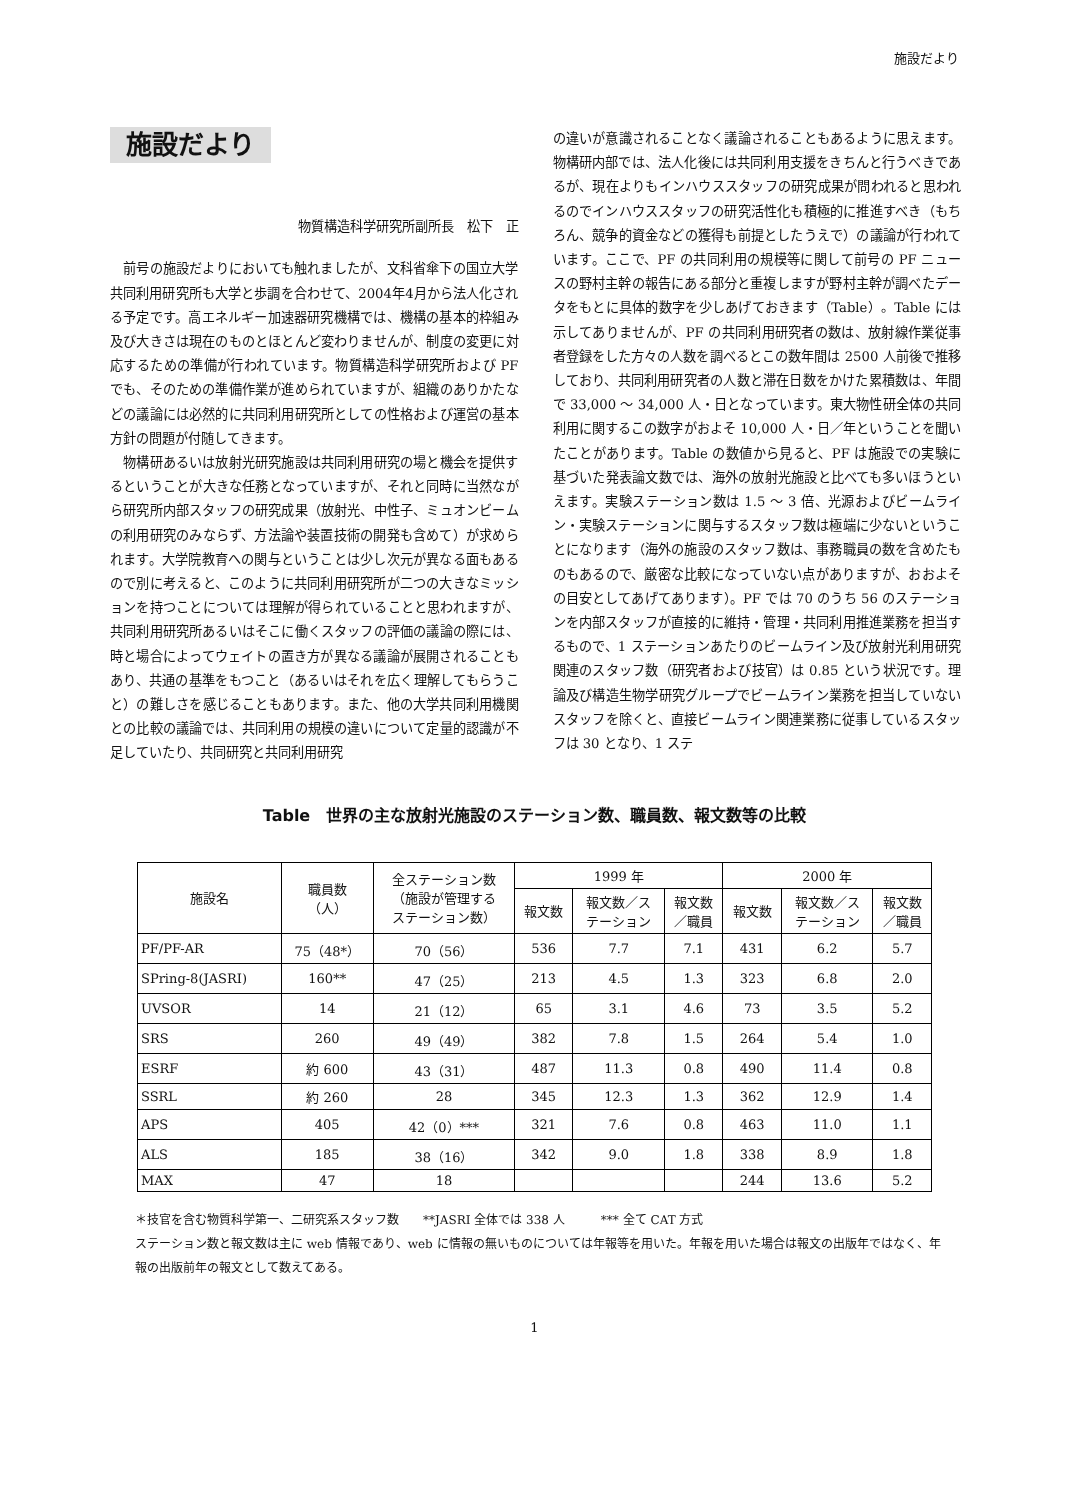施設だより
施設だより
物質構造科学研究所副所長　松下　正
前号の施設だよりにおいても触れましたが、文科省傘下の国立大学共同利用研究所も大学と歩調を合わせて、2004年4月から法人化される予定です。高エネルギー加速器研究機構では、機構の基本的枠組み及び大きさは現在のものとほとんど変わりませんが、制度の変更に対応するための準備が行われています。物質構造科学研究所および PF でも、そのための準備作業が進められていますが、組織のありかたなどの議論には必然的に共同利用研究所としての性格および運営の基本方針の問題が付随してきます。
物構研あるいは放射光研究施設は共同利用研究の場と機会を提供するということが大きな任務となっていますが、それと同時に当然ながら研究所内部スタッフの研究成果（放射光、中性子、ミュオンビームの利用研究のみならず、方法論や装置技術の開発も含めて）が求められます。大学院教育への関与ということは少し次元が異なる面もあるので別に考えると、このように共同利用研究所が二つの大きなミッションを持つことについては理解が得られていることと思われますが、共同利用研究所あるいはそこに働くスタッフの評価の議論の際には、時と場合によってウェイトの置き方が異なる議論が展開されることもあり、共通の基準をもつこと（あるいはそれを広く理解してもらうこと）の難しさを感じることもあります。また、他の大学共同利用機関との比較の議論では、共同利用の規模の違いについて定量的認識が不足していたり、共同研究と共同利用研究
の違いが意識されることなく議論されることもあるように思えます。物構研内部では、法人化後には共同利用支援をきちんと行うべきであるが、現在よりもインハウススタッフの研究成果が問われると思われるのでインハウススタッフの研究活性化も積極的に推進すべき（もちろん、競争的資金などの獲得も前提としたうえで）の議論が行われています。ここで、PF の共同利用の規模等に関して前号の PF ニュースの野村主幹の報告にある部分と重複しますが野村主幹が調べたデータをもとに具体的数字を少しあげておきます（Table）。Table には示してありませんが、PF の共同利用研究者の数は、放射線作業従事者登録をした方々の人数を調べるとこの数年間は 2500 人前後で推移しており、共同利用研究者の人数と滞在日数をかけた累積数は、年間で 33,000 〜 34,000 人・日となっています。東大物性研全体の共同利用に関するこの数字がおよそ 10,000 人・日／年ということを聞いたことがあります。Table の数値から見ると、PF は施設での実験に基づいた発表論文数では、海外の放射光施設と比べても多いほうといえます。実験ステーション数は 1.5 〜 3 倍、光源およびビームライン・実験ステーションに関与するスタッフ数は極端に少ないということになります（海外の施設のスタッフ数は、事務職員の数を含めたものもあるので、厳密な比較になっていない点がありますが、おおよその目安としてあげてあります）。PF では 70 のうち 56 のステーションを内部スタッフが直接的に維持・管理・共同利用推進業務を担当するもので、1 ステーションあたりのビームライン及び放射光利用研究関連のスタッフ数（研究者および技官）は 0.85 という状況です。理論及び構造生物学研究グループでビームライン業務を担当していないスタッフを除くと、直接ビームライン関連業務に従事しているスタッフは 30 となり、1 ステ
Table　世界の主な放射光施設のステーション数、職員数、報文数等の比較
| 施設名 | 職員数 （人） | 全ステーション数 （施設が管理する ステーション数） | 1999 年 | | | 2000 年 | | |
| --- | --- | --- | --- | --- | --- | --- | --- | --- |
| | | | 報文数 | 報文数／ス テーション | 報文数 ／職員 | 報文数 | 報文数／ス テーション | 報文数 ／職員 |
| PF/PF-AR | 75（48*） | 70（56） | 536 | 7.7 | 7.1 | 431 | 6.2 | 5.7 |
| SPring-8(JASRI) | 160** | 47（25） | 213 | 4.5 | 1.3 | 323 | 6.8 | 2.0 |
| UVSOR | 14 | 21（12） | 65 | 3.1 | 4.6 | 73 | 3.5 | 5.2 |
| SRS | 260 | 49（49） | 382 | 7.8 | 1.5 | 264 | 5.4 | 1.0 |
| ESRF | 約 600 | 43（31） | 487 | 11.3 | 0.8 | 490 | 11.4 | 0.8 |
| SSRL | 約 260 | 28 | 345 | 12.3 | 1.3 | 362 | 12.9 | 1.4 |
| APS | 405 | 42（0）*** | 321 | 7.6 | 0.8 | 463 | 11.0 | 1.1 |
| ALS | 185 | 38（16） | 342 | 9.0 | 1.8 | 338 | 8.9 | 1.8 |
| MAX | 47 | 18 | | | | 244 | 13.6 | 5.2 |
＊技官を含む物質科学第一、二研究系スタッフ数　　**JASRI 全体では 338 人　　　*** 全て CAT 方式
ステーション数と報文数は主に web 情報であり、web に情報の無いものについては年報等を用いた。年報を用いた場合は報文の出版年ではなく、年報の出版前年の報文として数えてある。
1